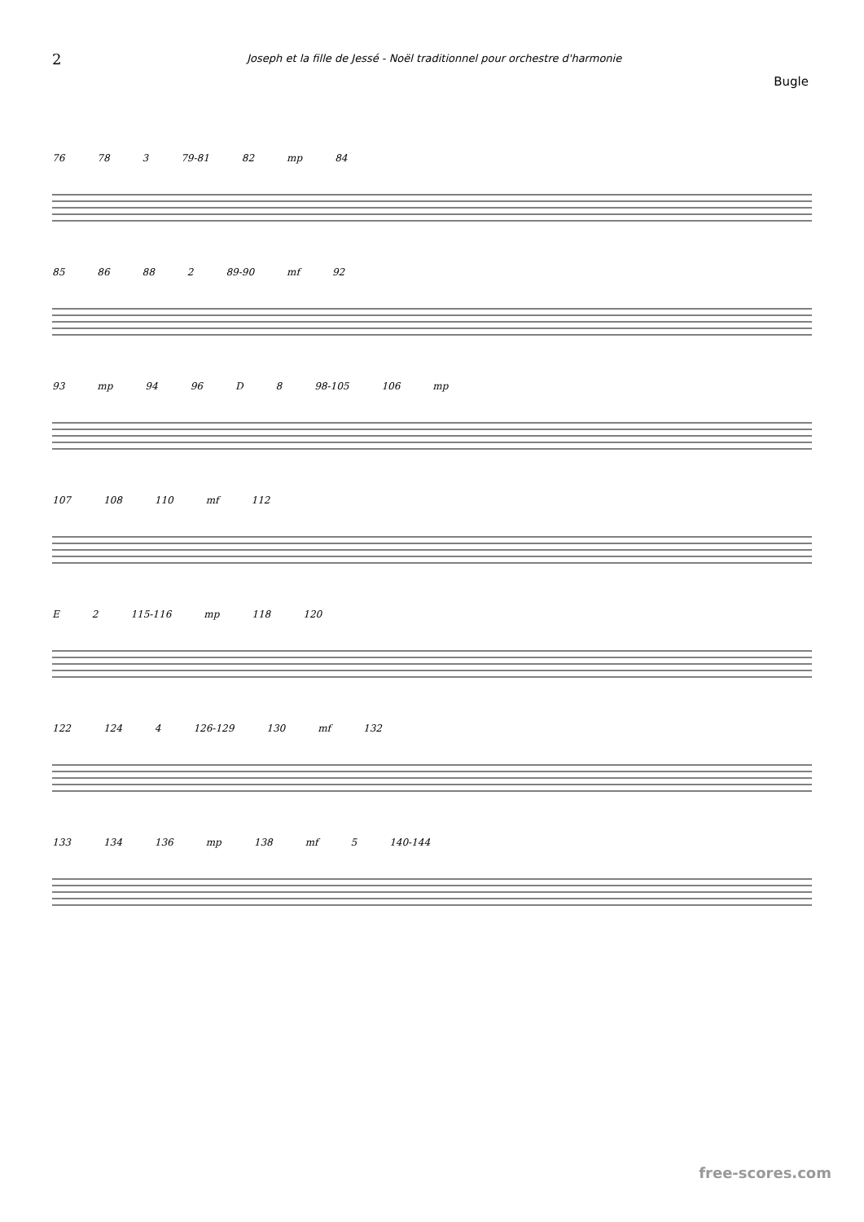2 Joseph et la fille de Jessé - Noël traditionnel pour orchestre d'harmonie
Bugle
76 78 3 79-81 82 mp 84
85 86 88 2 89-90 mf 92
93 mp 94 96 D 8 98-105 106 mp
107 108 110 mf 112
E 2 115-116 mp 118 120
122 124 4 126-129 130 mf 132
133 134 136 mp 138 mf 5 140-144
free-scores.com